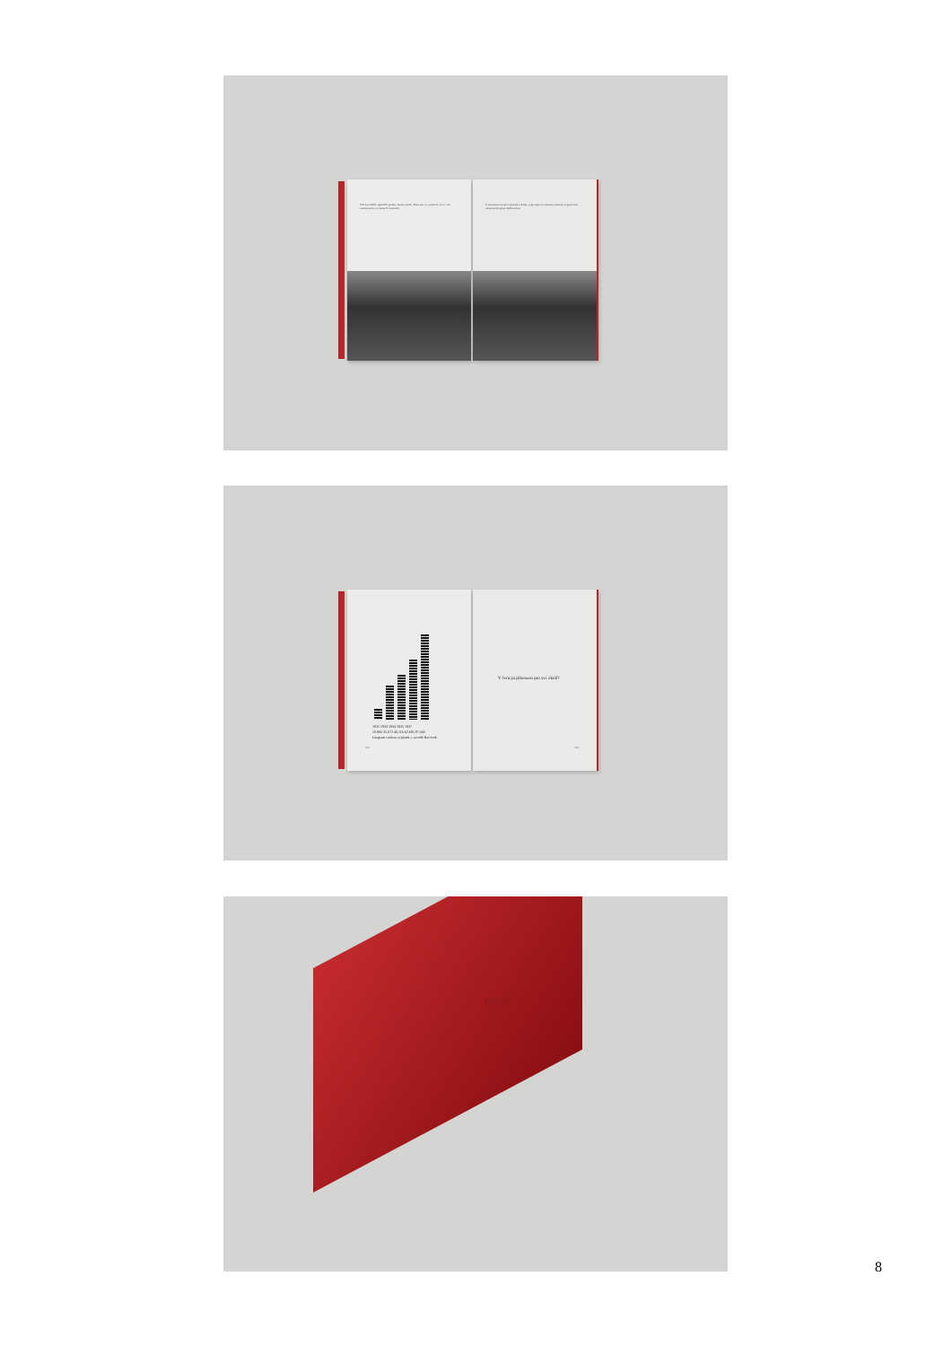Válečné období způsobilo prudký nárůst výroby. Tento stav si vyžadoval více a více zaměstnanců ve zlínských továrnách.
V návaznosti na tuto výstavbu a otázky vyplývající ze samotné výstavby se plánování města začalo týkat celého města.
1932 1933 1934 1935 1937
10,860 35,672 46,116 62,695 87,040
Diagram vzrůstu výplatek v závodě Baťovek
232
V čem jsi přínosem pro své okolí?
233
Baťa
8